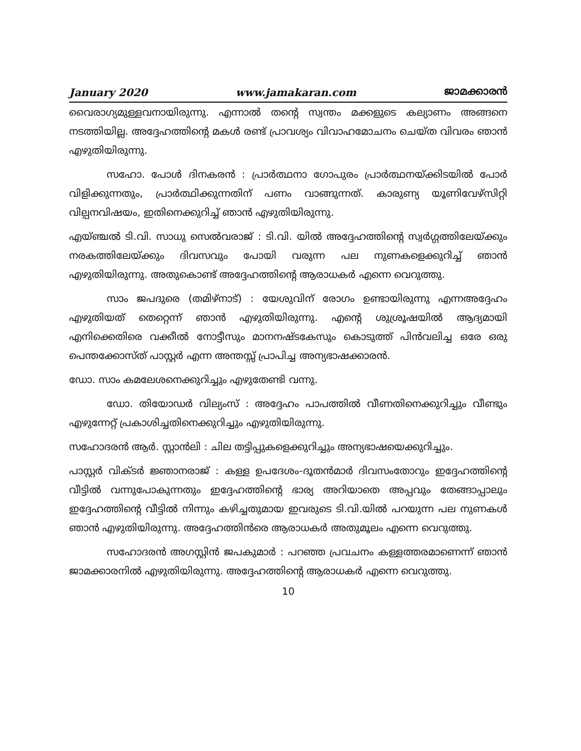January 2020 www.jamakaran.com ജാമക്കാരൻ
വൈരാഗ്യമുള്ളവനായിരുന്നു. എന്നാൽ തന്റെ സ്വന്തം മക്കളുടെ കല്യാണം അങ്ങനെ നടത്തിയില്ല. അദ്ദേഹത്തിന്റെ മകൾ രണ്ട് പ്രാവശ്യം വിവാഹമോചനം ചെയ്ത വിവരം ഞാൻ എഴുതിയിരുന്നു.
സഹോ. പോൾ ദിനകരൻ : പ്രാർത്ഥനാ ഗോപുരം പ്രാർത്ഥനയ്ക്കിടയിൽ പോർ വിളിക്കുന്നതും, പ്രാർത്ഥിക്കുന്നതിന് പണം വാങ്ങുന്നത്. കാരുണ്യ യൂണിവേഴ്സിറ്റി വില്പനവിഷയം, ഇതിനെക്കുറിച്ച് ഞാൻ എഴുതിയിരുന്നു.
എയ്ഞ്ചൽ ടി.വി. സാധു സെൽവരാജ് : ടി.വി. യിൽ അദ്ദേഹത്തിന്റെ സ്വർഗ്ഗത്തിലേയ്ക്കും നരകത്തിലേയ്ക്കും ദിവസവും പോയി വരുന്ന പല നുണകളെക്കുറിച്ച് ഞാൻ എഴുതിയിരുന്നു. അതുകൊണ്ട് അദ്ദേഹത്തിന്റെ ആരാധകർ എന്നെ വെറുത്തു.
സാം ജപദുരെ (തമിഴ്നാട്) : യേശുവിന് രോഗം ഉണ്ടായിരുന്നു എന്നഅദ്ദേഹം എഴുതിയത് തെറ്റെന്ന് ഞാൻ എഴുതിയിരുന്നു. എന്റെ ശുശ്രൂഷയിൽ ആദ്യമായി എനിക്കെതിരെ വക്കീൽ നോട്ടീസും മാനനഷ്ടകേസും കൊടുത്ത് പിൻവലിച്ച ഒരേ ഒരു പെന്തക്കോസ്ത് പാസ്റ്റർ എന്ന അന്തസ്സ് പ്രാപിച്ച അന്യഭാഷക്കാരൻ.
ഡോ. സാം കമലേശനെക്കുറിച്ചും എഴുതേണ്ടി വന്നു.
ഡോ. തിയോഡർ വില്യംസ് : അദ്ദേഹം പാപത്തിൽ വീണതിനെക്കുറിച്ചും വീണ്ടും എഴുന്നേറ്റ് പ്രകാശിച്ചതിനെക്കുറിച്ചും എഴുതിയിരുന്നു.
സഹോദരൻ ആർ. സ്റ്റാൻലി : ചില തട്ടിപ്പുകളെക്കുറിച്ചും അന്യഭാഷയെക്കുറിച്ചും.
പാസ്റ്റർ വിക്ടർ ജ്ഞാനരാജ് : കള്ള ഉപദേശം-ദൂതൻമാർ ദിവസംതോറും ഇദ്ദേഹത്തിന്റെ വീട്ടിൽ വന്നുപോകുന്നതും ഇദ്ദേഹത്തിന്റെ ഭാര്യ അറിയാതെ അപ്പവും തേങ്ങാപ്പാലും ഇദ്ദേഹത്തിന്റെ വീട്ടിൽ നിന്നും കഴിച്ചതുമായ ഇവരുടെ ടി.വി.യിൽ പറയുന്ന പല നുണകൾ ഞാൻ എഴുതിയിരുന്നു. അദ്ദേഹത്തിൻരെ ആരാധകർ അതുമൂലം എന്നെ വെറുത്തു.
സഹോദരൻ അഗസ്റ്റിൻ ജപകുമാർ : പറഞ്ഞ പ്രവചനം കള്ളത്തരമാണെന്ന് ഞാൻ ജാമക്കാരനിൽ എഴുതിയിരുന്നു. അദ്ദേഹത്തിന്റെ ആരാധകർ എന്നെ വെറുത്തു.
10